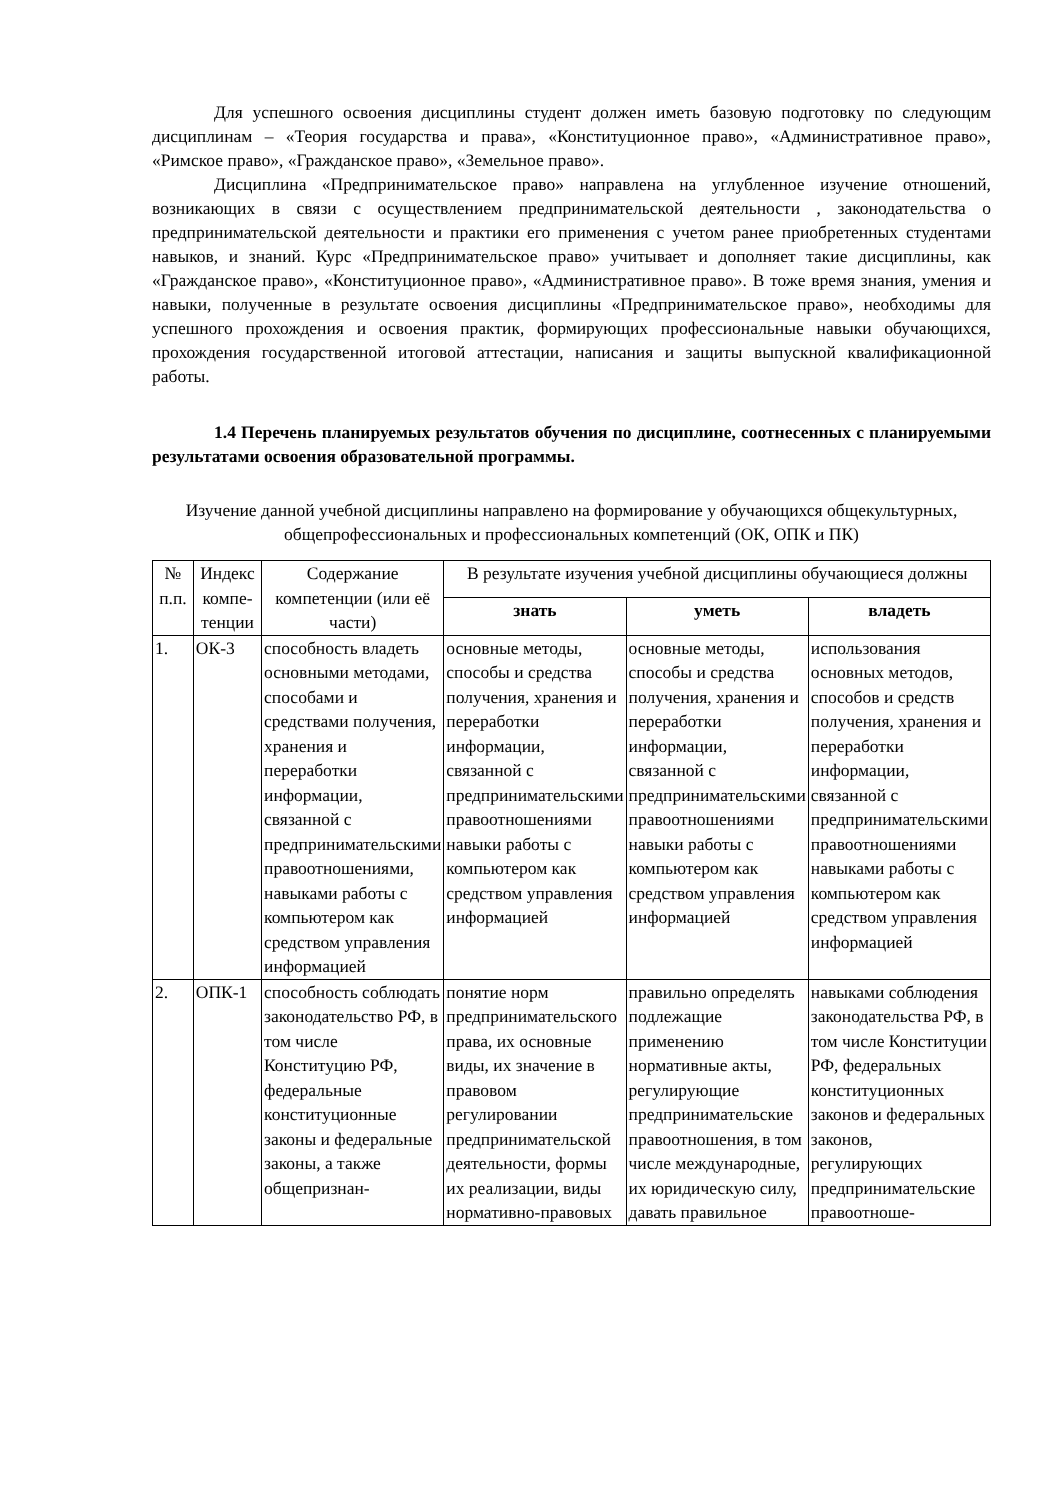Для успешного освоения дисциплины студент должен иметь базовую подготовку по следующим дисциплинам – «Теория государства и права», «Конституционное право», «Административное право», «Римское право», «Гражданское право», «Земельное право».
Дисциплина «Предпринимательское право» направлена на углубленное изучение отношений, возникающих в связи с осуществлением предпринимательской деятельности , законодательства о предпринимательской деятельности и практики его применения с учетом ранее приобретенных студентами навыков, и знаний. Курс «Предпринимательское право» учитывает и дополняет такие дисциплины, как «Гражданское право», «Конституционное право», «Административное право». В тоже время знания, умения и навыки, полученные в результате освоения дисциплины «Предпринимательское право», необходимы для успешного прохождения и освоения практик, формирующих профессиональные навыки обучающихся, прохождения государственной итоговой аттестации, написания и защиты выпускной квалификационной работы.
1.4 Перечень планируемых результатов обучения по дисциплине, соотнесенных с планируемыми результатами освоения образовательной программы.
Изучение данной учебной дисциплины направлено на формирование у обучающихся общекультурных, общепрофессиональных и профессиональных компетенций (ОК, ОПК и ПК)
| № п.п. | Индекс компе­тенции | Содержание компетенции (или её части) | В результате изучения учебной дисциплины обучающиеся должны | | |
| --- | --- | --- | --- | --- | --- |
| | | | знать | уметь | владеть |
| 1. | ОК-3 | способность владеть основными методами, способами и средствами получения, хранения и переработки информации, связанной с предпринимательскими правоотношениями, навыками работы с компьютером как средством управления информацией | основные методы, способы и средства получения, хранения и переработки информации, связанной с предпринимательскими правоотношениями навыки работы с компьютером как средством управления информацией | основные методы, способы и средства получения, хранения и переработки информации, связанной с предпринимательскими правоотношениями навыки работы с компьютером как средством управления информацией | использования основных методов, способов и средств получения, хранения и переработки информации, связанной с предпринимательскими правоотношениями навыками работы с компьютером как средством управления информацией |
| 2. | ОПК-1 | способность соблюдать законодательство РФ, в том числе Конституцию РФ, федеральные конституционные законы и федеральные законы, а также общепризнан- | понятие норм предпринимательского права, их основные виды, их значение в правовом регулировании предпринимательской деятельности, формы их реализации, виды нормативно-правовых | правильно определять подлежащие применению нормативные акты, регулирующие предпринимательские правоотношения, в том числе международные, их юридическую силу, давать правильное | навыками соблюдения законодательства РФ, в том числе Конституции РФ, федеральных конституционных законов и федеральных законов, регулирующих предпринимательские правоотноше- |